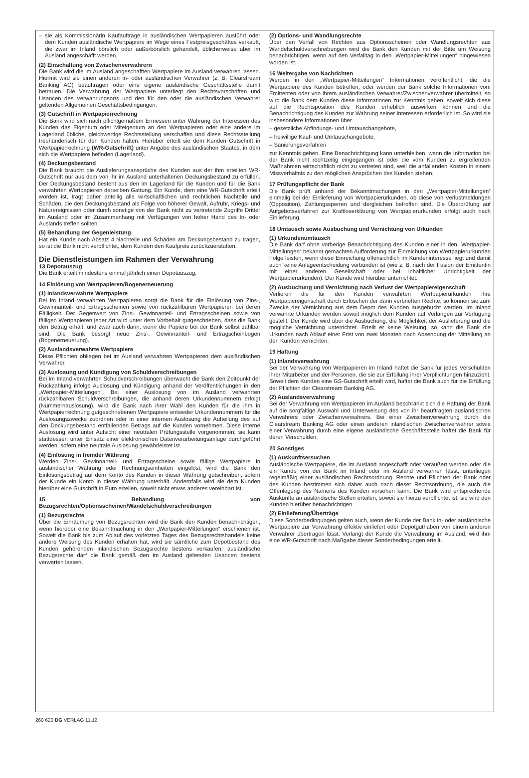– sie als Kommissionärin Kaufaufträge in ausländischen Wertpapieren ausführt oder dem Kunden ausländische Wertpapiere im Wege eines Festpreisgeschäftes verkauft, die zwar im Inland börslich oder außerbörslich gehandelt, üblicherweise aber im Ausland angeschafft werden.
(2) Einschaltung von Zwischenverwahrern
Die Bank wird die im Ausland angeschafften Wertpapiere im Ausland verwahren lassen. Hiermit wird sie einen anderen in- oder ausländischen Verwahrer (z. B. Clearstream Banking AG) beauftragen oder eine eigene ausländische Geschäftsstelle damit betrauen. Die Verwahrung der Wertpapiere unterliegt den Rechtsvorschriften und Usancen des Verwahrungsorts und den für den oder die ausländischen Verwahrer geltenden Allgemeinen Geschäftsbedingungen.
(3) Gutschrift in Wertpapierrechnung
Die Bank wird sich nach pflichtgemäßem Ermessen unter Wahrung der Interessen des Kunden das Eigentum oder Miteigentum an den Wertpapieren oder eine andere im Lagerland übliche, gleichwertige Rechtsstellung verschaffen und diese Rechtsstellung treuhänderisch für den Kunden halten. Hierüber erteilt sie dem Kunden Gutschrift in Wertpapierrechnung (WR-Gutschrift) unter Angabe des ausländischen Staates, in dem sich die Wertpapiere befinden (Lagerland).
(4) Deckungsbestand
Die Bank braucht die Auslieferungsansprüche des Kunden aus der ihm erteilten WR-Gutschrift nur aus dem von ihr im Ausland unterhaltenen Deckungsbestand zu erfüllen. Der Deckungsbestand besteht aus den im Lagerland für die Kunden und für die Bank verwahrten Wertpapieren derselben Gattung. Ein Kunde, dem eine WR-Gutschrift erteilt worden ist, trägt daher anteilig alle wirtschaftlichen und rechtlichen Nachteile und Schäden, die den Deckungsbestand als Folge von höherer Gewalt, Aufruhr, Kriegs- und Naturereignissen oder durch sonstige von der Bank nicht zu vertretende Zugriffe Dritter im Ausland oder im Zusammenhang mit Verfügungen von hoher Hand des In- oder Auslands treffen sollten.
(5) Behandlung der Gegenleistung
Hat ein Kunde nach Absatz 4 Nachteile und Schäden am Deckungsbestand zu tragen, so ist die Bank nicht verpflichtet, dem Kunden den Kaufpreis zurückzuerstatten.
Die Dienstleistungen im Rahmen der Verwahrung
13 Depotauszug
Die Bank erteilt mindestens einmal jährlich einen Depotauszug.
14 Einlösung von Wertpapieren/Bogenerneuerung
(1) Inlandsverwahrte Wertpapiere
Bei im Inland verwahrten Wertpapieren sorgt die Bank für die Einlösung von Zins-, Gewinnanteil- und Ertragsscheinen sowie von rückzahlbaren Wertpapieren bei deren Fälligkeit. Der Gegenwert von Zins-, Gewinnanteil- und Ertragsscheinen sowie von fälligen Wertpapieren jeder Art wird unter dem Vorbehalt gutgeschrieben, dass die Bank den Betrag erhält, und zwar auch dann, wenn die Papiere bei der Bank selbst zahlbar sind. Die Bank besorgt neue Zins-, Gewinnanteil- und Ertragscheinbogen (Bogenerneuerung).
(2) Auslandsverwahrte Wertpapiere
Diese Pflichten obliegen bei im Ausland verwahrten Wertpapieren dem ausländischen Verwahrer.
(3) Auslosung und Kündigung von Schuldverschreibungen
Bei im Inland verwahrten Schuldverschreibungen überwacht die Bank den Zeitpunkt der Rückzahlung infolge Auslosung und Kündigung anhand der Veröffentlichungen in den „Wertpapier-Mitteilungen“. Bei einer Auslosung von im Ausland verwahrten rückzahlbaren Schuldverschreibungen, die anhand deren Urkundennummern erfolgt (Nummernauslosung), wird die Bank nach ihrer Wahl den Kunden für die ihm in Wertpapierrechnung gutgeschriebenen Wertpapiere entweder Urkundennummern für die Auslosungszwecke zuordnen oder in einer internen Auslosung die Aufteilung des auf den Deckungsbestand entfallenden Betrags auf die Kunden vornehmen. Diese interne Auslosung wird unter Aufsicht einer neutralen Prüfungsstelle vorgenommen; sie kann stattdessen unter Einsatz einer elektronischen Datenverarbeitungsanlage durchgeführt werden, sofern eine neutrale Auslosung gewährleistet ist.
(4) Einlösung in fremder Währung
Werden Zins-, Gewinnanteil- und Ertragsscheine sowie fällige Wertpapiere in ausländischer Währung oder Rechnungseinheiten eingelöst, wird die Bank den Einlösungsbetrag auf dem Konto des Kunden in dieser Währung gutschreiben, sofern der Kunde ein Konto in dieser Währung unterhält. Andernfalls wird sie dem Kunden hierüber eine Gutschrift in Euro erteilen, soweit nicht etwas anderes vereinbart ist.
15 Behandlung von Bezugsrechten/Optionsscheinen/Wandelschuldverschreibungen
(1) Bezugsrechte
Über die Einräumung von Bezugsrechten wird die Bank den Kunden benachrichtigen, wenn hierüber eine Bekanntmachung in den „Wertpapier-Mitteilungen“ erschienen ist. Soweit die Bank bis zum Ablauf des vorletzten Tages des Bezugsrechtshandels keine andere Weisung des Kunden erhalten hat, wird sie sämtliche zum Depotbestand des Kunden gehörenden inländischen Bezugsrechte bestens verkaufen; ausländische Bezugsrechte darf die Bank gemäß den im Ausland geltenden Usancen bestens verwerten lassen.
(2) Options- und Wandlungsrechte
Über den Verfall von Rechten aus Optionsscheinen oder Wandlungsrechten aus Wandelschuldverschreibungen wird die Bank den Kunden mit der Bitte um Weisung benachrichtigen, wenn auf den Verfalltag in den „Wertpapier-Mitteilungen“ hingewiesen worden ist.
16 Weitergabe von Nachrichten
Werden in den „Wertpapier-Mitteilungen“ Informationen veröffentlicht, die die Wertpapiere des Kunden betreffen, oder werden der Bank solche Informationen vom Emittenten oder von ihrem ausländischen Verwahrer/Zwischenverwahrer übermittelt, so wird die Bank dem Kunden diese Informationen zur Kenntnis geben, soweit sich diese auf die Rechtsposition des Kunden erheblich auswirken können und die Benachrichtigung des Kunden zur Wahrung seiner Interessen erforderlich ist. So wird sie insbesondere Informationen über
– gesetzliche Abfindungs- und Umtauschangebote,
– freiwillige Kauf- und Umtauschangebote,
– Sanierungsverfahren
zur Kenntnis geben. Eine Benachrichtigung kann unterbleiben, wenn die Information bei der Bank nicht rechtzeitig eingegangen ist oder die vom Kunden zu ergreifenden Maßnahmen wirtschaftlich nicht zu vertreten sind, weil die anfallenden Kosten in einem Missverhältnis zu den möglichen Ansprüchen des Kunden stehen.
17 Prüfungspflicht der Bank
Die Bank prüft anhand der Bekanntmachungen in den „Wertpapier-Mitteilungen“ einmalig bei der Einlieferung von Wertpapierurkunden, ob diese von Verlustmeldungen (Opposition), Zahlungssperren und dergleichen betroffen sind. Die Überprüfung auf Aufgebotsverfahren zur Kraftloserklärung von Wertpapierurkunden erfolgt auch nach Einlieferung.
18 Umtausch sowie Ausbuchung und Vernichtung von Urkunden
(1) Urkundenumtausch
Die Bank darf ohne vorherige Benachrichtigung des Kunden einer in den „Wertpapier-Mitteilungen“ bekannt gemachten Aufforderung zur Einreichung von Wertpapierurkunden Folge leisten, wenn diese Einreichung offensichtlich im Kundeninteresse liegt und damit auch keine Anlageentscheidung verbunden ist (wie z. B. nach der Fusion der Emittentin mit einer anderen Gesellschaft oder bei inhaltlicher Unrichtigkeit der Wertpapierurkunden). Der Kunde wird hierüber unterrichtet.
(2) Ausbuchung und Vernichtung nach Verlust der Wertpapiereigenschaft
Verlieren die für den Kunden verwahrten Wertpapierurkunden ihre Wertpapiereigenschaft durch Erlöschen der darin verbrieften Rechte, so können sie zum Zwecke der Vernichtung aus dem Depot des Kunden ausgebucht werden. Im Inland verwahrte Urkunden werden soweit möglich dem Kunden auf Verlangen zur Verfügung gestellt. Der Kunde wird über die Ausbuchung, die Möglichkeit der Auslieferung und die mögliche Vernichtung unterrichtet. Erteilt er keine Weisung, so kann die Bank die Urkunden nach Ablauf einer Frist von zwei Monaten nach Absendung der Mitteilung an den Kunden vernichten.
19 Haftung
(1) Inlandsverwahrung
Bei der Verwahrung von Wertpapieren im Inland haftet die Bank für jedes Verschulden ihrer Mitarbeiter und der Personen, die sie zur Erfüllung ihrer Verpflichtungen hinzuzieht. Soweit dem Kunden eine GS-Gutschrift erteilt wird, haftet die Bank auch für die Erfüllung der Pflichten der Clearstream Banking AG.
(2) Auslandsverwahrung
Bei der Verwahrung von Wertpapieren im Ausland beschränkt sich die Haftung der Bank auf die sorgfältige Auswahl und Unterweisung des von ihr beauftragten ausländischen Verwahrers oder Zwischenverwahrers. Bei einer Zwischenverwahrung durch die Clearstream Banking AG oder einen anderen inländischen Zwischenverwahrer sowie einer Verwahrung durch eine eigene ausländische Geschäftsstelle haftet die Bank für deren Verschulden.
20 Sonstiges
(1) Auskunftsersuchen
Ausländische Wertpapiere, die im Ausland angeschafft oder veräußert werden oder die ein Kunde von der Bank im Inland oder im Ausland verwahren lässt, unterliegen regelmäßig einer ausländischen Rechtsordnung. Rechte und Pflichten der Bank oder des Kunden bestimmen sich daher auch nach dieser Rechtsordnung, die auch die Offenlegung des Namens des Kunden vorsehen kann. Die Bank wird entsprechende Auskünfte an ausländische Stellen erteilen, soweit sie hierzu verpflichtet ist; sie wird den Kunden hierüber benachrichtigen.
(2) Einlieferung/Überträge
Diese Sonderbedingungen gelten auch, wenn der Kunde der Bank in- oder ausländische Wertpapiere zur Verwahrung effektiv einliefert oder Depotguthaben von einem anderen Verwahrer übertragen lässt. Verlangt der Kunde die Verwahrung im Ausland, wird ihm eine WR-Gutschrift nach Maßgabe dieser Sonderbedingungen erteilt.
260 620 DG VERLAG 11.12